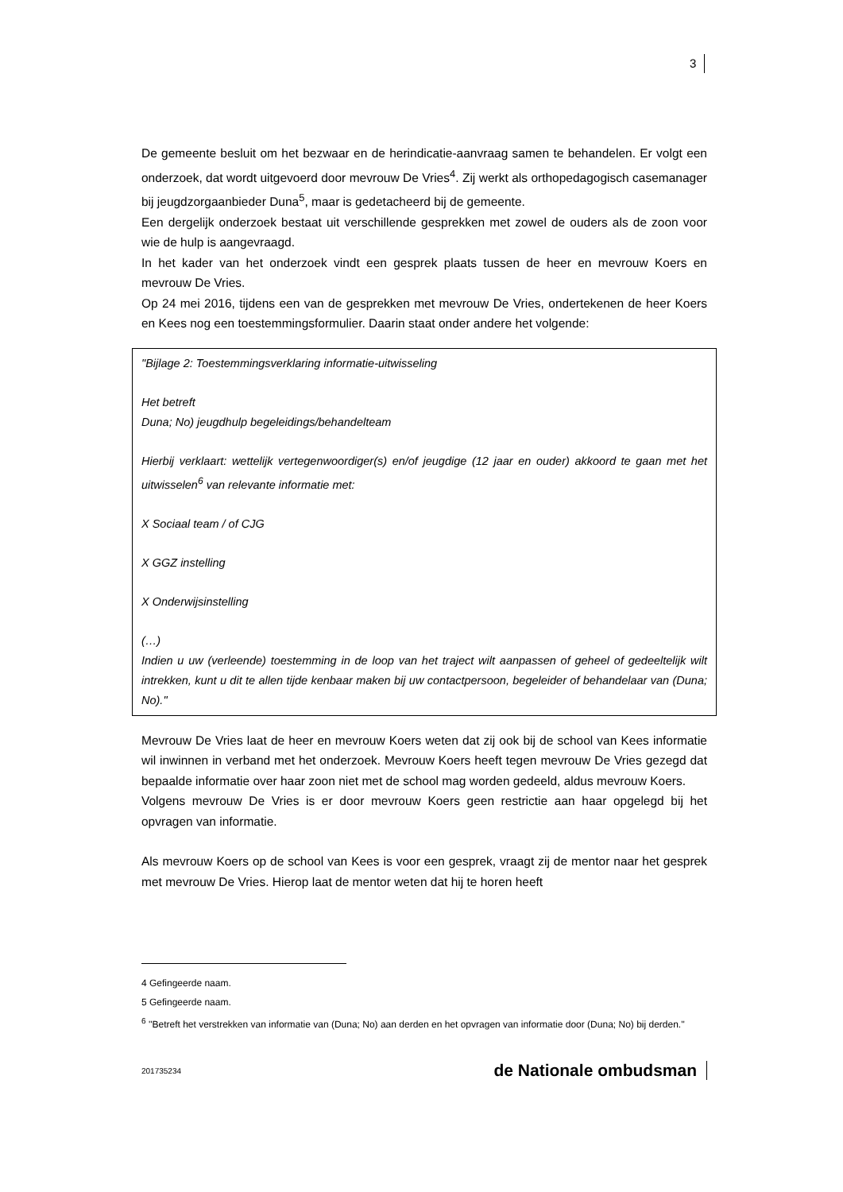3
De gemeente besluit om het bezwaar en de herindicatie-aanvraag samen te behandelen. Er volgt een onderzoek, dat wordt uitgevoerd door mevrouw De Vries<sup>4</sup>. Zij werkt als orthopedagogisch casemanager bij jeugdzorgaanbieder Duna<sup>5</sup>, maar is gedetacheerd bij de gemeente.
Een dergelijk onderzoek bestaat uit verschillende gesprekken met zowel de ouders als de zoon voor wie de hulp is aangevraagd.
In het kader van het onderzoek vindt een gesprek plaats tussen de heer en mevrouw Koers en mevrouw De Vries.
Op 24 mei 2016, tijdens een van de gesprekken met mevrouw De Vries, ondertekenen de heer Koers en Kees nog een toestemmingsformulier. Daarin staat onder andere het volgende:
"Bijlage 2: Toestemmingsverklaring informatie-uitwisseling
Het betreft
Duna; No) jeugdhulp begeleidings/behandelteam
Hierbij verklaart: wettelijk vertegenwoordiger(s) en/of jeugdige (12 jaar en ouder) akkoord te gaan met het uitwisselen<sup>6</sup> van relevante informatie met:
X Sociaal team / of CJG
X GGZ instelling
X Onderwijsinstelling
(…)
Indien u uw (verleende) toestemming in de loop van het traject wilt aanpassen of geheel of gedeeltelijk wilt intrekken, kunt u dit te allen tijde kenbaar maken bij uw contactpersoon, begeleider of behandelaar van (Duna; No)."
Mevrouw De Vries laat de heer en mevrouw Koers weten dat zij ook bij de school van Kees informatie wil inwinnen in verband met het onderzoek. Mevrouw Koers heeft tegen mevrouw De Vries gezegd dat bepaalde informatie over haar zoon niet met de school mag worden gedeeld, aldus mevrouw Koers.
Volgens mevrouw De Vries is er door mevrouw Koers geen restrictie aan haar opgelegd bij het opvragen van informatie.
Als mevrouw Koers op de school van Kees is voor een gesprek, vraagt zij de mentor naar het gesprek met mevrouw De Vries. Hierop laat de mentor weten dat hij te horen heeft
4 Gefingeerde naam.
5 Gefingeerde naam.
<sup>6</sup> ''Betreft het verstrekken van informatie van (Duna; No) aan derden en het opvragen van informatie door (Duna; No) bij derden.''
201735234 de Nationale ombudsman